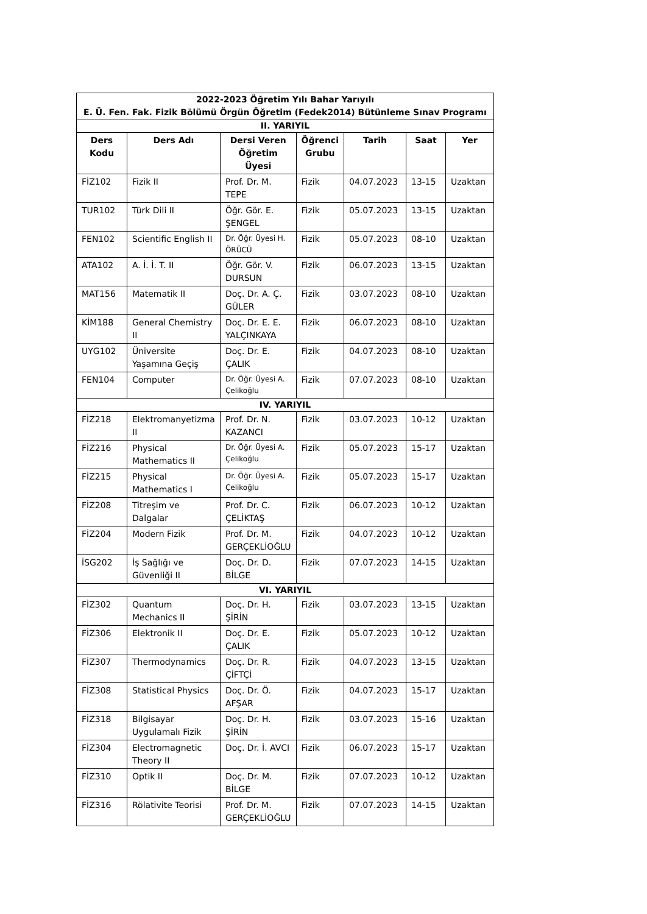| 2022-2023 Öğretim Yılı Bahar Yarıyılı E. Ü. Fen. Fak. Fizik Bölümü Örgün Öğretim (Fedek2014) Bütünleme Sınav Programı | | | | | | |
| II. YARIYIL | | | | | | |
| Ders Kodu | Ders Adı | Dersi Veren Öğretim Üyesi | Öğrenci Grubu | Tarih | Saat | Yer |
| FİZ102 | Fizik II | Prof. Dr. M. TEPE | Fizik | 04.07.2023 | 13-15 | Uzaktan |
| TUR102 | Türk Dili II | Öğr. Gör. E. ŞENGEL | Fizik | 05.07.2023 | 13-15 | Uzaktan |
| FEN102 | Scientific English II | Dr. Öğr. Üyesi H. ÖRÜCÜ | Fizik | 05.07.2023 | 08-10 | Uzaktan |
| ATA102 | A. İ. İ. T. II | Öğr. Gör. V. DURSUN | Fizik | 06.07.2023 | 13-15 | Uzaktan |
| MAT156 | Matematik II | Doç. Dr. A. Ç. GÜLER | Fizik | 03.07.2023 | 08-10 | Uzaktan |
| KİM188 | General Chemistry II | Doç. Dr. E. E. YALÇINKAYA | Fizik | 06.07.2023 | 08-10 | Uzaktan |
| UYG102 | Üniversite Yaşamına Geçiş | Doç. Dr. E. ÇALIK | Fizik | 04.07.2023 | 08-10 | Uzaktan |
| FEN104 | Computer | Dr. Öğr. Üyesi A. Çelikoğlu | Fizik | 07.07.2023 | 08-10 | Uzaktan |
| IV. YARIYIL | | | | | | |
| FİZ218 | Elektromanyetizma II | Prof. Dr. N. KAZANCI | Fizik | 03.07.2023 | 10-12 | Uzaktan |
| FİZ216 | Physical Mathematics II | Dr. Öğr. Üyesi A. Çelikoğlu | Fizik | 05.07.2023 | 15-17 | Uzaktan |
| FİZ215 | Physical Mathematics I | Dr. Öğr. Üyesi A. Çelikoğlu | Fizik | 05.07.2023 | 15-17 | Uzaktan |
| FİZ208 | Titreşim ve Dalgalar | Prof. Dr. C. ÇELİKTAŞ | Fizik | 06.07.2023 | 10-12 | Uzaktan |
| FİZ204 | Modern Fizik | Prof. Dr. M. GERÇEKLİOĞLU | Fizik | 04.07.2023 | 10-12 | Uzaktan |
| İSG202 | İş Sağlığı ve Güvenliği II | Doç. Dr. D. BİLGE | Fizik | 07.07.2023 | 14-15 | Uzaktan |
| VI. YARIYIL | | | | | | |
| FİZ302 | Quantum Mechanics II | Doç. Dr. H. ŞİRİN | Fizik | 03.07.2023 | 13-15 | Uzaktan |
| FİZ306 | Elektronik II | Doç. Dr. E. ÇALIK | Fizik | 05.07.2023 | 10-12 | Uzaktan |
| FİZ307 | Thermodynamics | Doç. Dr. R. ÇİFTÇİ | Fizik | 04.07.2023 | 13-15 | Uzaktan |
| FİZ308 | Statistical Physics | Doç. Dr. Ö. AFŞAR | Fizik | 04.07.2023 | 15-17 | Uzaktan |
| FİZ318 | Bilgisayar Uygulamalı Fizik | Doç. Dr. H. ŞİRİN | Fizik | 03.07.2023 | 15-16 | Uzaktan |
| FİZ304 | Electromagnetic Theory II | Doç. Dr. İ. AVCI | Fizik | 06.07.2023 | 15-17 | Uzaktan |
| FİZ310 | Optik II | Doç. Dr. M. BİLGE | Fizik | 07.07.2023 | 10-12 | Uzaktan |
| FİZ316 | Rölativite Teorisi | Prof. Dr. M. GERÇEKLİOĞLU | Fizik | 07.07.2023 | 14-15 | Uzaktan |